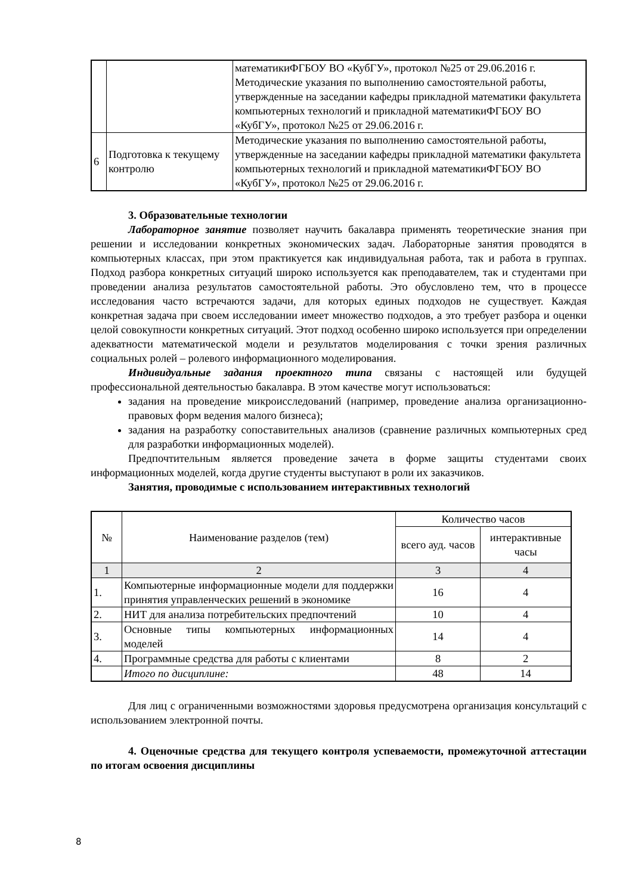| | | математикиФГБОУ ВО «КубГУ», протокол №25 от 29.06.2016 г. Методические указания по выполнению самостоятельной работы, утвержденные на заседании кафедры прикладной математики факультета компьютерных технологий и прикладной математикиФГБОУ ВО «КубГУ», протокол №25 от 29.06.2016 г. |
| 6 | Подготовка к текущему контролю | Методические указания по выполнению самостоятельной работы, утвержденные на заседании кафедры прикладной математики факультета компьютерных технологий и прикладной математикиФГБОУ ВО «КубГУ», протокол №25 от 29.06.2016 г. |
3. Образовательные технологии
Лабораторное занятие позволяет научить бакалавра применять теоретические знания при решении и исследовании конкретных экономических задач. Лабораторные занятия проводятся в компьютерных классах, при этом практикуется как индивидуальная работа, так и работа в группах. Подход разбора конкретных ситуаций широко используется как преподавателем, так и студентами при проведении анализа результатов самостоятельной работы. Это обусловлено тем, что в процессе исследования часто встречаются задачи, для которых единых подходов не существует. Каждая конкретная задача при своем исследовании имеет множество подходов, а это требует разбора и оценки целой совокупности конкретных ситуаций. Этот подход особенно широко используется при определении адекватности математической модели и результатов моделирования с точки зрения различных социальных ролей – ролевого информационного моделирования.
Индивидуальные задания проектного типа связаны с настоящей или будущей профессиональной деятельностью бакалавра. В этом качестве могут использоваться:
задания на проведение микроисследований (например, проведение анализа организационно-правовых форм ведения малого бизнеса);
задания на разработку сопоставительных анализов (сравнение различных компьютерных сред для разработки информационных моделей).
Предпочтительным является проведение зачета в форме защиты студентами своих информационных моделей, когда другие студенты выступают в роли их заказчиков.
Занятия, проводимые с использованием интерактивных технологий
| № | Наименование разделов (тем) | Количество часов | |
| --- | --- | --- | --- |
| | | всего ауд. часов | интерактивные часы |
| 1 | 2 | 3 | 4 |
| 1. | Компьютерные информационные модели для поддержки принятия управленческих решений в экономике | 16 | 4 |
| 2. | НИТ для анализа потребительских предпочтений | 10 | 4 |
| 3. | Основные типы компьютерных информационных моделей | 14 | 4 |
| 4. | Программные средства для работы с клиентами | 8 | 2 |
| | Итого по дисциплине: | 48 | 14 |
Для лиц с ограниченными возможностями здоровья предусмотрена организация консультаций с использованием электронной почты.
4. Оценочные средства для текущего контроля успеваемости, промежуточной аттестации по итогам освоения дисциплины
8